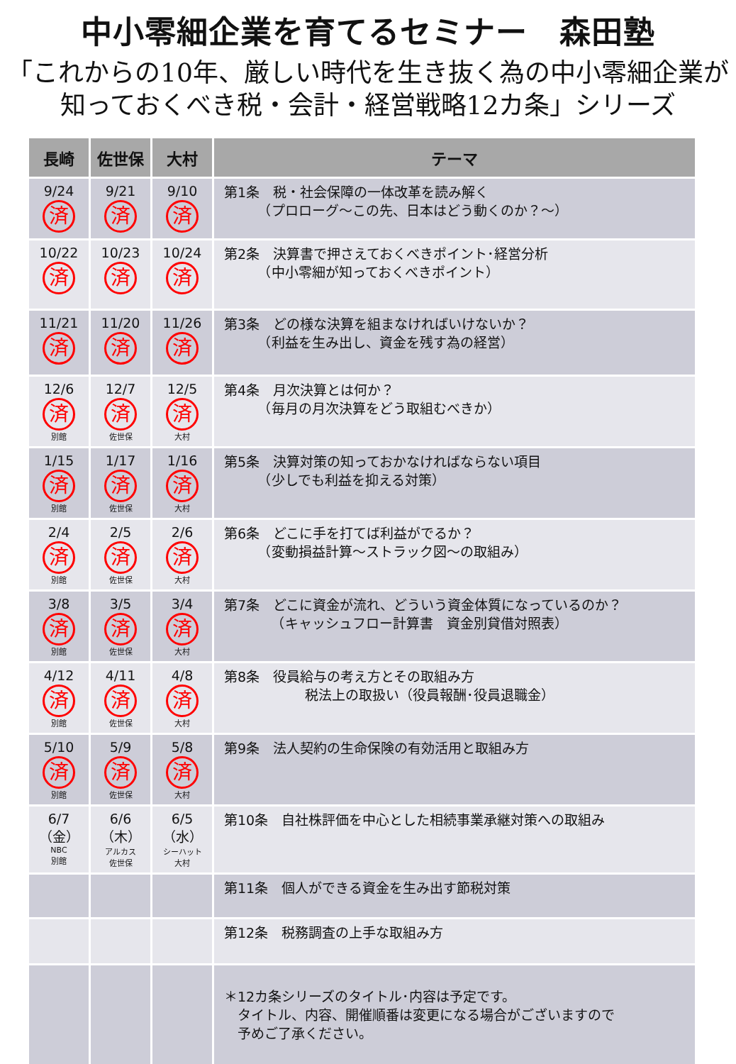中小零細企業を育てるセミナー　森田塾
「これからの10年、厳しい時代を生き抜く為の中小零細企業が
知っておくべき税・会計・経営戦略12カ条」シリーズ
| 長崎 | 佐世保 | 大村 | テーマ |
| --- | --- | --- | --- |
| 9/24 済 | 9/21 済 | 9/10 済 | 第1条 税・社会保障の一体改革を読み解く （プロローグ～この先、日本はどう動くのか？～） |
| 10/22 済 | 10/23 済 | 10/24 済 | 第2条 決算書で押さえておくべきポイント･経営分析 （中小零細が知っておくべきポイント） |
| 11/21 済 | 11/20 済 | 11/26 済 | 第3条 どの様な決算を組まなければいけないか？ （利益を生み出し、資金を残す為の経営） |
| 12/6 済 別館 | 12/7 済 佐世保 | 12/5 済 大村 | 第4条 月次決算とは何か？ （毎月の月次決算をどう取組むべきか） |
| 1/15 済 別館 | 1/17 済 佐世保 | 1/16 済 大村 | 第5条 決算対策の知っておかなければならない項目 （少しでも利益を抑える対策） |
| 2/4 済 別館 | 2/5 済 佐世保 | 2/6 済 大村 | 第6条 どこに手を打てば利益がでるか？ （変動損益計算～ストラック図～の取組み） |
| 3/8 済 別館 | 3/5 済 佐世保 | 3/4 済 大村 | 第7条 どこに資金が流れ、どういう資金体質になっているのか？ （キャッシュフロー計算書 資金別貸借対照表） |
| 4/12 済 別館 | 4/11 済 佐世保 | 4/8 済 大村 | 第8条 役員給与の考え方とその取組み方 税法上の取扱い（役員報酬･役員退職金） |
| 5/10 済 別館 | 5/9 済 佐世保 | 5/8 済 大村 | 第9条 法人契約の生命保険の有効活用と取組み方 |
| 6/7 （金） NBC 別館 | 6/6 （木） アルカス 佐世保 | 6/5 （水） シーハット 大村 | 第10条 自社株評価を中心とした相続事業承継対策への取組み |
| | | | 第11条 個人ができる資金を生み出す節税対策 |
| | | | 第12条 税務調査の上手な取組み方 |
| | | | ＊12カ条シリーズのタイトル･内容は予定です。 タイトル、内容、開催順番は変更になる場合がございますので 予めご了承ください。 |